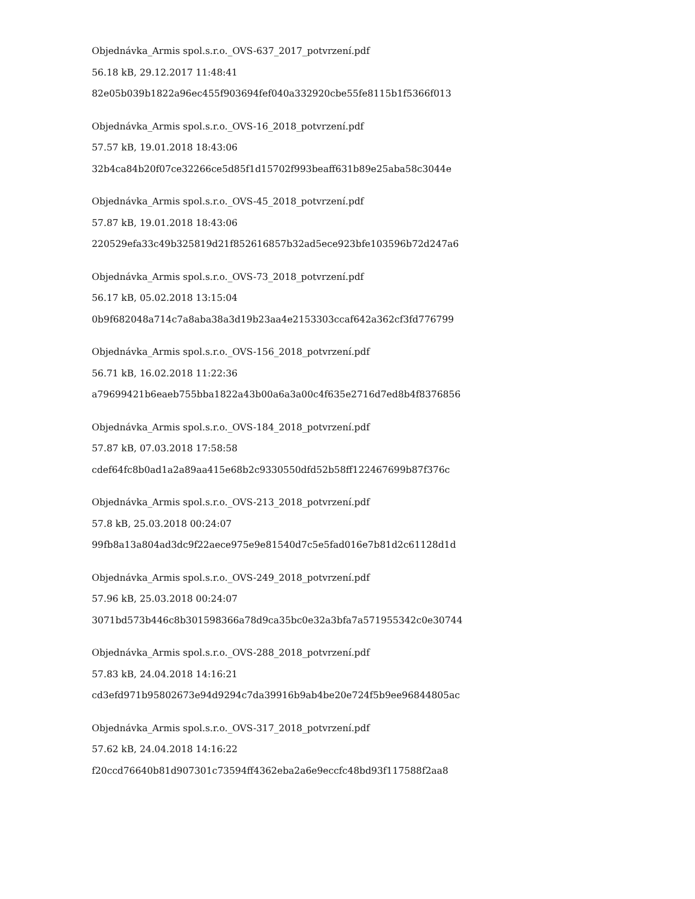Objednávka_Armis spol.s.r.o._OVS-637_2017_potvrzení.pdf
56.18 kB, 29.12.2017 11:48:41
82e05b039b1822a96ec455f903694fef040a332920cbe55fe8115b1f5366f013
Objednávka_Armis spol.s.r.o._OVS-16_2018_potvrzení.pdf
57.57 kB, 19.01.2018 18:43:06
32b4ca84b20f07ce32266ce5d85f1d15702f993beaff631b89e25aba58c3044e
Objednávka_Armis spol.s.r.o._OVS-45_2018_potvrzení.pdf
57.87 kB, 19.01.2018 18:43:06
220529efa33c49b325819d21f852616857b32ad5ece923bfe103596b72d247a6
Objednávka_Armis spol.s.r.o._OVS-73_2018_potvrzení.pdf
56.17 kB, 05.02.2018 13:15:04
0b9f682048a714c7a8aba38a3d19b23aa4e2153303ccaf642a362cf3fd776799
Objednávka_Armis spol.s.r.o._OVS-156_2018_potvrzení.pdf
56.71 kB, 16.02.2018 11:22:36
a79699421b6eaeb755bba1822a43b00a6a3a00c4f635e2716d7ed8b4f8376856
Objednávka_Armis spol.s.r.o._OVS-184_2018_potvrzení.pdf
57.87 kB, 07.03.2018 17:58:58
cdef64fc8b0ad1a2a89aa415e68b2c9330550dfd52b58ff122467699b87f376c
Objednávka_Armis spol.s.r.o._OVS-213_2018_potvrzení.pdf
57.8 kB, 25.03.2018 00:24:07
99fb8a13a804ad3dc9f22aece975e9e81540d7c5e5fad016e7b81d2c61128d1d
Objednávka_Armis spol.s.r.o._OVS-249_2018_potvrzení.pdf
57.96 kB, 25.03.2018 00:24:07
3071bd573b446c8b301598366a78d9ca35bc0e32a3bfa7a571955342c0e30744
Objednávka_Armis spol.s.r.o._OVS-288_2018_potvrzení.pdf
57.83 kB, 24.04.2018 14:16:21
cd3efd971b95802673e94d9294c7da39916b9ab4be20e724f5b9ee96844805ac
Objednávka_Armis spol.s.r.o._OVS-317_2018_potvrzení.pdf
57.62 kB, 24.04.2018 14:16:22
f20ccd76640b81d907301c73594ff4362eba2a6e9eccfc48bd93f117588f2aa8